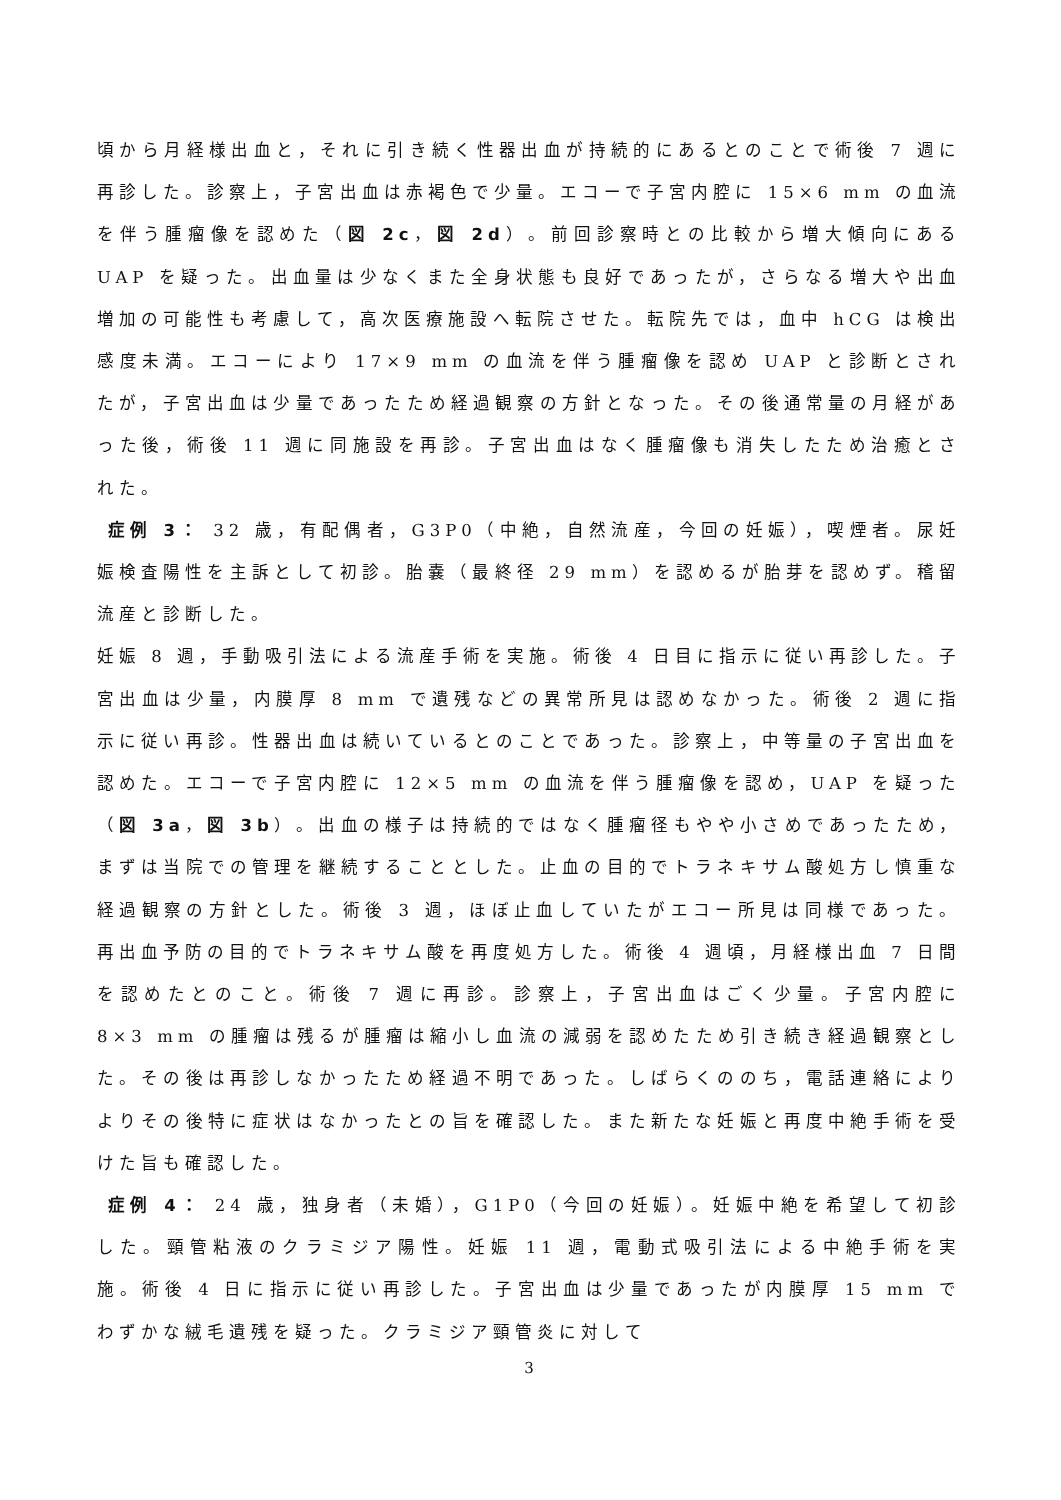頃から月経様出血と，それに引き続く性器出血が持続的にあるとのことで術後 7 週に再診した。診察上，子宮出血は赤褐色で少量。エコーで子宮内腔に 15×6 mm の血流を伴う腫瘤像を認めた（図 2c，図 2d）。前回診察時との比較から増大傾向にある UAP を疑った。出血量は少なくまた全身状態も良好であったが，さらなる増大や出血増加の可能性も考慮して，高次医療施設へ転院させた。転院先では，血中 hCG は検出感度未満。エコーにより 17×9 mm の血流を伴う腫瘤像を認め UAP と診断とされたが，子宮出血は少量であったため経過観察の方針となった。その後通常量の月経があった後，術後 11 週に同施設を再診。子宮出血はなく腫瘤像も消失したため治癒とされた。
症例 3： 32 歳，有配偶者，G3P0（中絶，自然流産，今回の妊娠），喫煙者。尿妊娠検査陽性を主訴として初診。胎嚢（最終径 29 mm）を認めるが胎芽を認めず。稽留流産と診断した。
妊娠 8 週，手動吸引法による流産手術を実施。術後 4 日目に指示に従い再診した。子宮出血は少量，内膜厚 8 mm で遺残などの異常所見は認めなかった。術後 2 週に指示に従い再診。性器出血は続いているとのことであった。診察上，中等量の子宮出血を認めた。エコーで子宮内腔に 12×5 mm の血流を伴う腫瘤像を認め，UAP を疑った（図 3a，図 3b）。出血の様子は持続的ではなく腫瘤径もやや小さめであったため，まずは当院での管理を継続することとした。止血の目的でトラネキサム酸処方し慎重な経過観察の方針とした。術後 3 週，ほぼ止血していたがエコー所見は同様であった。再出血予防の目的でトラネキサム酸を再度処方した。術後 4 週頃，月経様出血 7 日間を認めたとのこと。術後 7 週に再診。診察上，子宮出血はごく少量。子宮内腔に 8×3 mm の腫瘤は残るが腫瘤は縮小し血流の減弱を認めたため引き続き経過観察とした。その後は再診しなかったため経過不明であった。しばらくののち，電話連絡によりよりその後特に症状はなかったとの旨を確認した。また新たな妊娠と再度中絶手術を受けた旨も確認した。
症例 4： 24 歳，独身者（未婚），G1P0（今回の妊娠）。妊娠中絶を希望して初診した。頸管粘液のクラミジア陽性。妊娠 11 週，電動式吸引法による中絶手術を実施。術後 4 日に指示に従い再診した。子宮出血は少量であったが内膜厚 15 mm でわずかな絨毛遺残を疑った。クラミジア頸管炎に対して
3